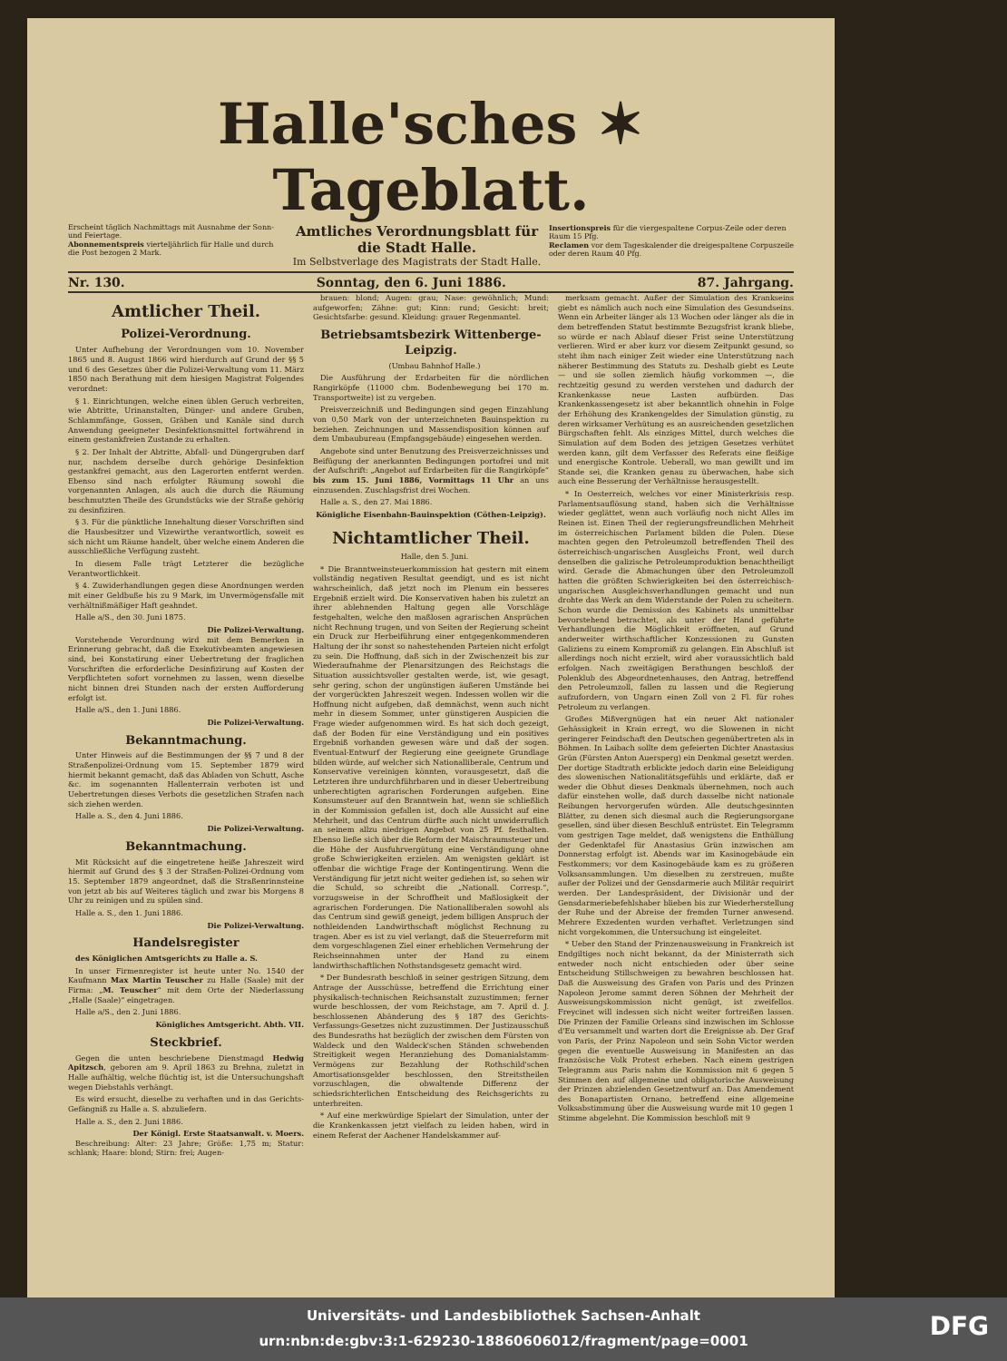Halle'sches ✶ Tageblatt.
Erscheint täglich Nachmittags mit Ausnahme der Sonn- und Feiertage.
Abonnementspreis vierteljährlich für Halle und durch die Post bezogen 2 Mark.
Amtliches Verordnungsblatt für die Stadt Halle.
Im Selbstverlage des Magistrats der Stadt Halle.
Insertionspreis für die viergespaltene Corpus-Zeile oder deren Raum 15 Pfg.
Reclamen vor dem Tageskalender die dreigespaltene Corpuszeile oder deren Raum 40 Pfg.
Nr. 130. Sonntag, den 6. Juni 1886. 87. Jahrgang.
Amtlicher Theil.
Polizei-Verordnung.
Unter Aufhebung der Verordnungen vom 10. November 1865 und 8. August 1866 wird hierdurch auf Grund der §§ 5 und 6 des Gesetzes über die Polizei-Verwaltung vom 11. März 1850 nach Berathung mit dem hiesigen Magistrat Folgendes verordnet:
§ 1. Einrichtungen, welche einen üblen Geruch verbreiten, wie Abtritte, Urinanstalten, Dünger- und andere Gruben, Schlammfänge, Gossen, Gräben und Kanäle sind durch Anwendung geeigneter Desinfektionsmittel fortwährend in einem gestankfreien Zustande zu erhalten.
§ 2. Der Inhalt der Abtritte, Abfall- und Düngergruben darf nur, nachdem derselbe durch gehörige Desinfektion gestankfrei gemacht, aus den Lagerorten entfernt werden. Ebenso sind nach erfolgter Räumung sowohl die vorgenannten Anlagen, als auch die durch die Räumung beschmutzten Theile des Grundstücks wie der Straße gehörig zu desinfiziren.
§ 3. Für die pünktliche Innehaltung dieser Vorschriften sind die Hausbesitzer und Vizewirthe verantwortlich, soweit es sich nicht um Räume handelt, über welche einem Anderen die ausschließliche Verfügung zusteht.
In diesem Falle trägt Letzterer die bezügliche Verantwortlichkeit.
§ 4. Zuwiderhandlungen gegen diese Anordnungen werden mit einer Geldbuße bis zu 9 Mark, im Unvermögensfalle mit verhältnißmäßiger Haft geahndet.
Halle a/S., den 30. Juni 1875.
Die Polizei-Verwaltung.
Vorstehende Verordnung wird mit dem Bemerken in Erinnerung gebracht, daß die Exekutivbeamten angewiesen sind, bei Konstatirung einer Uebertretung der fraglichen Vorschriften die erforderliche Desinfizirung auf Kosten der Verpflichteten sofort vornehmen zu lassen, wenn dieselbe nicht binnen drei Stunden nach der ersten Aufforderung erfolgt ist.
Halle a/S., den 1. Juni 1886.
Die Polizei-Verwaltung.
Bekanntmachung.
Unter Hinweis auf die Bestimmungen der §§ 7 und 8 der Straßenpolizei-Ordnung vom 15. September 1879 wird hiermit bekannt gemacht, daß das Abladen von Schutt, Asche &c. im sogenannten Hallenterrain verboten ist und Uebertretungen dieses Verbots die gesetzlichen Strafen nach sich ziehen werden.
Halle a. S., den 4. Juni 1886.
Die Polizei-Verwaltung.
Bekanntmachung.
Mit Rücksicht auf die eingetretene heiße Jahreszeit wird hiermit auf Grund des § 3 der Straßen-Polizei-Ordnung vom 15. September 1879 angeordnet, daß die Straßenrinnsteine von jetzt ab bis auf Weiteres täglich und zwar bis Morgens 8 Uhr zu reinigen und zu spülen sind.
Halle a. S., den 1. Juni 1886.
Die Polizei-Verwaltung.
Handelsregister
des Königlichen Amtsgerichts zu Halle a. S.
In unser Firmenregister ist heute unter No. 1540 der Kaufmann Max Martin Teuscher zu Halle (Saale) mit der Firma: „M. Teuscher“ mit dem Orte der Niederlassung „Halle (Saale)“ eingetragen.
Halle a/S., den 2. Juni 1886.
Königliches Amtsgericht. Abth. VII.
Steckbrief.
Gegen die unten beschriebene Dienstmagd Hedwig Apitzsch, geboren am 9. April 1863 zu Brehna, zuletzt in Halle aufhältig, welche flüchtig ist, ist die Untersuchungshaft wegen Diebstahls verhängt.
Es wird ersucht, dieselbe zu verhaften und in das Gerichts-Gefängniß zu Halle a. S. abzuliefern.
Halle a. S., den 2. Juni 1886.
Der Königl. Erste Staatsanwalt. v. Moers.
Beschreibung: Alter: 23 Jahre; Größe: 1,75 m; Statur: schlank; Haare: blond; Stirn: frei; Augen-
brauen: blond; Augen: grau; Nase: gewöhnlich; Mund: aufgeworfen; Zähne: gut; Kinn: rund; Gesicht: breit; Gesichtsfarbe: gesund. Kleidung: grauer Regenmantel.
Betriebsamtsbezirk Wittenberge-Leipzig.
(Umbau Bahnhof Halle.)
Die Ausführung der Erdarbeiten für die nördlichen Rangirköpfe (11000 cbm. Bodenbewegung bei 170 m. Transportweite) ist zu vergeben.
Preisverzeichniß und Bedingungen sind gegen Einzahlung von 0,50 Mark von der unterzeichneten Bauinspektion zu beziehen. Zeichnungen und Massendisposition können auf dem Umbaubureau (Empfangsgebäude) eingesehen werden.
Angebote sind unter Benutzung des Preisverzeichnisses und Beifügung der anerkannten Bedingungen portofrei und mit der Aufschrift: „Angebot auf Erdarbeiten für die Rangirköpfe“ bis zum 15. Juni 1886, Vormittags 11 Uhr an uns einzusenden. Zuschlagsfrist drei Wochen.
Halle a. S., den 27. Mai 1886.
Königliche Eisenbahn-Bauinspektion (Cöthen-Leipzig).
Nichtamtlicher Theil.
Halle, den 5. Juni.
* Die Branntweinsteuerkommission hat gestern mit einem vollständig negativen Resultat geendigt, und es ist nicht wahrscheinlich, daß jetzt noch im Plenum ein besseres Ergebniß erzielt wird. Die Konservativen haben bis zuletzt an ihrer ablehnenden Haltung gegen alle Vorschläge festgehalten, welche den maßlosen agrarischen Ansprüchen nicht Rechnung trugen, und von Seiten der Regierung scheint ein Druck zur Herbeiführung einer entgegenkommenderen Haltung der ihr sonst so nahestehenden Parteien nicht erfolgt zu sein. Die Hoffnung, daß sich in der Zwischenzeit bis zur Wiederaufnahme der Plenarsitzungen des Reichstags die Situation aussichtsvoller gestalten werde, ist, wie gesagt, sehr gering, schon der ungünstigen äußeren Umstände bei der vorgerückten Jahreszeit wegen. Indessen wollen wir die Hoffnung nicht aufgeben, daß demnächst, wenn auch nicht mehr in diesem Sommer, unter günstigeren Auspicien die Frage wieder aufgenommen wird. Es hat sich doch gezeigt, daß der Boden für eine Verständigung und ein positives Ergebniß vorhanden gewesen wäre und daß der sogen. Eventual-Entwurf der Regierung eine geeignete Grundlage bilden würde, auf welcher sich Nationalliberale, Centrum und Konservative vereinigen könnten, vorausgesetzt, daß die Letzteren ihre undurchführbaren und in dieser Uebertreibung unberechtigten agrarischen Forderungen aufgeben. Eine Konsumsteuer auf den Branntwein hat, wenn sie schließlich in der Kommission gefallen ist, doch alle Aussicht auf eine Mehrheit, und das Centrum dürfte auch nicht unwiderruflich an seinem allzu niedrigen Angebot von 25 Pf. festhalten. Ebenso ließe sich über die Reform der Maischraumsteuer und die Höhe der Ausfuhrvergütung eine Verständigung ohne große Schwierigkeiten erzielen. Am wenigsten geklärt ist offenbar die wichtige Frage der Kontingentirung. Wenn die Verständigung für jetzt nicht weiter gediehen ist, so sehen wir die Schuld, so schreibt die „Nationall. Corresp.“, vorzugsweise in der Schroffheit und Maßlosigkeit der agrarischen Forderungen. Die Nationalliberalen sowohl als das Centrum sind gewiß geneigt, jedem billigen Anspruch der nothleidenden Landwirthschaft möglichst Rechnung zu tragen. Aber es ist zu viel verlangt, daß die Steuerreform mit dem vorgeschlagenen Ziel einer erheblichen Vermehrung der Reichseinnahmen unter der Hand zu einem landwirthschaftlichen Nothstandsgesetz gemacht wird.
* Der Bundesrath beschloß in seiner gestrigen Sitzung, dem Antrage der Ausschüsse, betreffend die Errichtung einer physikalisch-technischen Reichsanstalt zuzustimmen; ferner wurde beschlossen, der vom Reichstage, am 7. April d. J. beschlossenen Abänderung des § 187 des Gerichts-Verfassungs-Gesetzes nicht zuzustimmen. Der Justizausschuß des Bundesraths hat bezüglich der zwischen dem Fürsten von Waldeck und den Waldeck'schen Ständen schwebenden Streitigkeit wegen Heranziehung des Domanialstamm-Vermögens zur Bezahlung der Rothschild'schen Amortisationsgelder beschlossen, den Streitstheilen vorzuschlagen, die obwaltende Differenz der schiedsrichterlichen Entscheidung des Reichsgerichts zu unterbreiten.
* Auf eine merkwürdige Spielart der Simulation, unter der die Krankenkassen jetzt vielfach zu leiden haben, wird in einem Referat der Aachener Handelskammer auf-
merksam gemacht. Außer der Simulation des Krankseins giebt es nämlich auch noch eine Simulation des Gesundseins. Wenn ein Arbeiter länger als 13 Wochen oder länger als die in dem betreffenden Statut bestimmte Bezugsfrist krank bliebe, so würde er nach Ablauf dieser Frist seine Unterstützung verlieren. Wird er aber kurz vor diesem Zeitpunkt gesund, so steht ihm nach einiger Zeit wieder eine Unterstützung nach näherer Bestimmung des Statuts zu. Deshalb giebt es Leute — und sie sollen ziemlich häufig vorkommen —, die rechtzeitig gesund zu werden verstehen und dadurch der Krankenkasse neue Lasten aufbürden. Das Krankenkassengesetz ist aber bekanntlich ohnehin in Folge der Erhöhung des Krankengeldes der Simulation günstig, zu deren wirksamer Verhütung es an ausreichenden gesetzlichen Bürgschaften fehlt. Als einziges Mittel, durch welches die Simulation auf dem Boden des jetzigen Gesetzes verhütet werden kann, gilt dem Verfasser des Referats eine fleißige und energische Kontrole. Ueberall, wo man gewillt und im Stande sei, die Kranken genau zu überwachen, habe sich auch eine Besserung der Verhältnisse herausgestellt.
* In Oesterreich, welches vor einer Ministerkrisis resp. Parlamentsauflösung stand, haben sich die Verhältnisse wieder geglättet, wenn auch vorläufig noch nicht Alles im Reinen ist. Einen Theil der regierungsfreundlichen Mehrheit im österreichischen Parlament bilden die Polen. Diese machten gegen den Petroleumzoll betreffenden Theil des österreichisch-ungarischen Ausgleichs Front, weil durch denselben die galizische Petroleumproduktion benachtheiligt wird. Gerade die Abmachungen über den Petroleumzoll hatten die größten Schwierigkeiten bei den österreichisch-ungarischen Ausgleichsverhandlungen gemacht und nun drohte das Werk an dem Widerstande der Polen zu scheitern. Schon wurde die Demission des Kabinets als unmittelbar bevorstehend betrachtet, als unter der Hand geführte Verhandlungen die Möglichkeit eröffneten, auf Grund anderweiter wirthschaftlicher Konzessionen zu Gunsten Galiziens zu einem Kompromiß zu gelangen. Ein Abschluß ist allerdings noch nicht erzielt, wird aber voraussichtlich bald erfolgen. Nach zweitägigen Berathungen beschloß der Polenklub des Abgeordnetenhauses, den Antrag, betreffend den Petroleumzoll, fallen zu lassen und die Regierung aufzufordern, von Ungarn einen Zoll von 2 Fl. für rohes Petroleum zu verlangen.
Großes Mißvergnügen hat ein neuer Akt nationaler Gehässigkeit in Krain erregt, wo die Slowenen in nicht geringerer Feindschaft den Deutschen gegenübertreten als in Böhmen. In Laibach sollte dem gefeierten Dichter Anastasius Grün (Fürsten Anton Auersperg) ein Denkmal gesetzt werden. Der dortige Stadtrath erblickte jedoch darin eine Beleidigung des slowenischen Nationalitätsgefühls und erklärte, daß er weder die Obhut dieses Denkmals übernehmen, noch auch dafür einstehen wolle, daß durch dasselbe nicht nationale Reibungen hervorgerufen würden. Alle deutschgesinnten Blätter, zu denen sich diesmal auch die Regierungsorgane gesellen, sind über diesen Beschluß entrüstet. Ein Telegramm vom gestrigen Tage meldet, daß wenigstens die Enthüllung der Gedenktafel für Anastasius Grün inzwischen am Donnerstag erfolgt ist. Abends war im Kasinogebäude ein Festkommers; vor dem Kasinogebäude kam es zu größeren Volksansammlungen. Um dieselben zu zerstreuen, mußte außer der Polizei und der Gensdarmerie auch Militär requirirt werden. Der Landespräsident, der Divisionär und der Gensdarmeriebefehlshaber blieben bis zur Wiederherstellung der Ruhe und der Abreise der fremden Turner anwesend. Mehrere Exzedenten wurden verhaftet. Verletzungen sind nicht vorgekommen, die Untersuchung ist eingeleitet.
* Ueber den Stand der Prinzenausweisung in Frankreich ist Endgiltiges noch nicht bekannt, da der Ministerrath sich entweder noch nicht entschieden oder über seine Entscheidung Stillschweigen zu bewahren beschlossen hat. Daß die Ausweisung des Grafen von Paris und des Prinzen Napoleon Jerome sammt deren Söhnen der Mehrheit der Ausweisungskommission nicht genügt, ist zweifellos. Freycinet will indessen sich nicht weiter fortreißen lassen. Die Prinzen der Familie Orleans sind inzwischen im Schlosse d'Eu versammelt und warten dort die Ereignisse ab. Der Graf von Paris, der Prinz Napoleon und sein Sohn Victor werden gegen die eventuelle Ausweisung in Manifesten an das französische Volk Protest erheben. Nach einem gestrigen Telegramm aus Paris nahm die Kommission mit 6 gegen 5 Stimmen den auf allgemeine und obligatorische Ausweisung der Prinzen abzielenden Gesetzentwurf an. Das Amendement des Bonapartisten Ornano, betreffend eine allgemeine Volksabstimmung über die Ausweisung wurde mit 10 gegen 1 Stimme abgelehnt. Die Kommission beschloß mit 9
Universitäts- und Landesbibliothek Sachsen-Anhalt
urn:nbn:de:gbv:3:1-629230-18860606012/fragment/page=0001
DFG